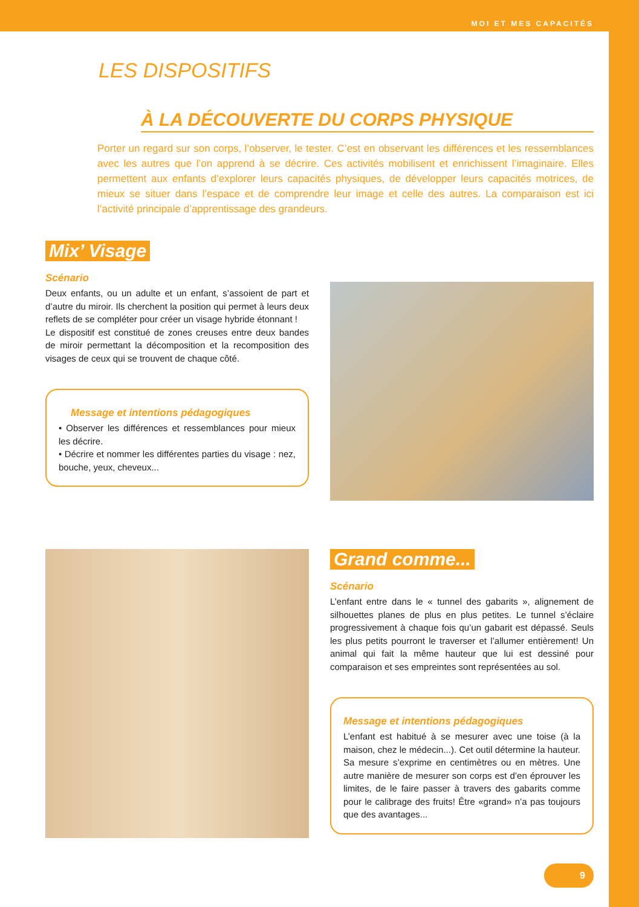MOI ET MES CAPACITÉS
LES DISPOSITIFS
À LA DÉCOUVERTE DU CORPS PHYSIQUE
Porter un regard sur son corps, l’observer, le tester. C’est en observant les différences et les ressemblances avec les autres que l’on apprend à se décrire. Ces activités mobilisent et enrichissent l’imaginaire. Elles permettent aux enfants d’explorer leurs capacités physiques, de développer leurs capacités motrices, de mieux se situer dans l’espace et de comprendre leur image et celle des autres. La comparaison est ici l’activité principale d’apprentissage des grandeurs.
Mix’ Visage
Scénario
Deux enfants, ou un adulte et un enfant, s’assoient de part et d’autre du miroir. Ils cherchent la position qui permet à leurs deux reflets de se compléter pour créer un visage hybride étonnant !
Le dispositif est constitué de zones creuses entre deux bandes de miroir permettant la décomposition et la recomposition des visages de ceux qui se trouvent de chaque côté.
Message et intentions pédagogiques
• Observer les différences et ressemblances pour mieux les décrire.
• Décrire et nommer les différentes parties du visage : nez, bouche, yeux, cheveux...
Grand comme...
Scénario
L’enfant entre dans le « tunnel des gabarits », alignement de silhouettes planes de plus en plus petites. Le tunnel s’éclaire progressivement à chaque fois qu’un gabarit est dépassé. Seuls les plus petits pourront le traverser et l’allumer entièrement! Un animal qui fait la même hauteur que lui est dessiné pour comparaison et ses empreintes sont représentées au sol.
Message et intentions pédagogiques
L’enfant est habitué à se mesurer avec une toise (à la maison, chez le médecin...). Cet outil détermine la hauteur. Sa mesure s’exprime en centimètres ou en mètres. Une autre manière de mesurer son corps est d’en éprouver les limites, de le faire passer à travers des gabarits comme pour le calibrage des fruits! Être «grand» n’a pas toujours que des avantages...
9